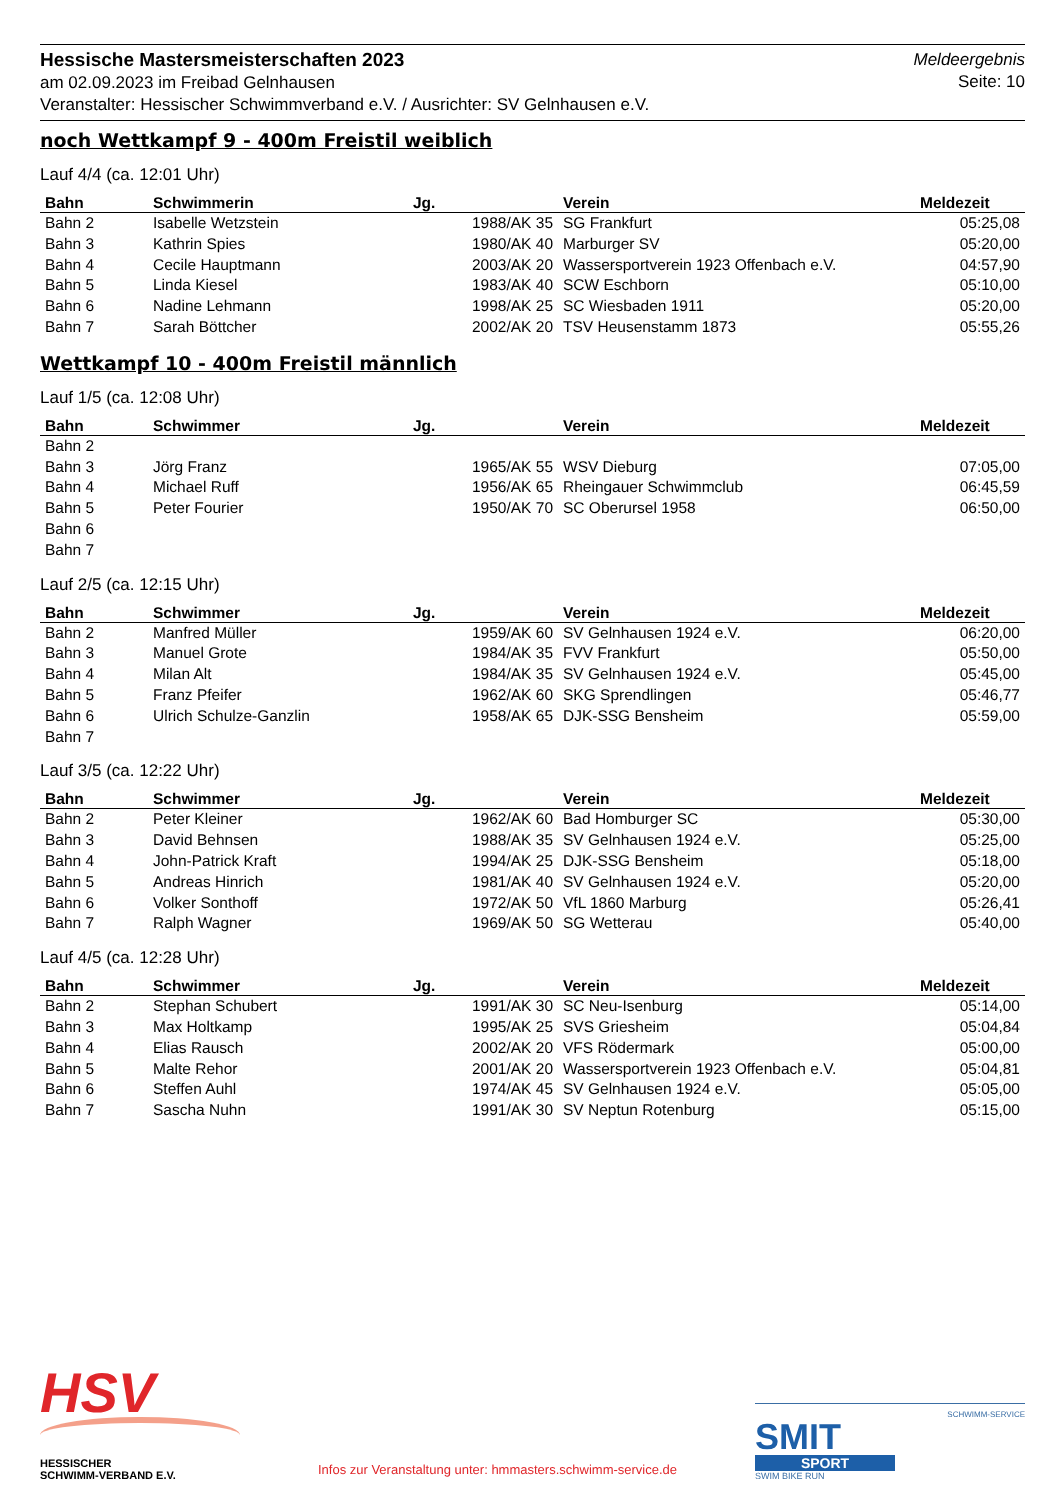Hessische Mastersmeisterschaften 2023
am 02.09.2023 im Freibad Gelnhausen
Veranstalter: Hessischer Schwimmverband e.V. / Ausrichter: SV Gelnhausen e.V.
Meldeergebnis
Seite: 10
noch Wettkampf 9 - 400m Freistil weiblich
Lauf 4/4 (ca. 12:01 Uhr)
| Bahn | Schwimmerin | Jg. | Verein | Meldezeit |
| --- | --- | --- | --- | --- |
| Bahn 2 | Isabelle Wetzstein | 1988/AK 35 | SG Frankfurt | 05:25,08 |
| Bahn 3 | Kathrin Spies | 1980/AK 40 | Marburger SV | 05:20,00 |
| Bahn 4 | Cecile Hauptmann | 2003/AK 20 | Wassersportverein 1923 Offenbach e.V. | 04:57,90 |
| Bahn 5 | Linda Kiesel | 1983/AK 40 | SCW Eschborn | 05:10,00 |
| Bahn 6 | Nadine Lehmann | 1998/AK 25 | SC Wiesbaden 1911 | 05:20,00 |
| Bahn 7 | Sarah Böttcher | 2002/AK 20 | TSV Heusenstamm 1873 | 05:55,26 |
Wettkampf 10 - 400m Freistil männlich
Lauf 1/5 (ca. 12:08 Uhr)
| Bahn | Schwimmer | Jg. | Verein | Meldezeit |
| --- | --- | --- | --- | --- |
| Bahn 2 | | | | |
| Bahn 3 | Jörg Franz | 1965/AK 55 | WSV Dieburg | 07:05,00 |
| Bahn 4 | Michael Ruff | 1956/AK 65 | Rheingauer Schwimmclub | 06:45,59 |
| Bahn 5 | Peter Fourier | 1950/AK 70 | SC Oberursel 1958 | 06:50,00 |
| Bahn 6 | | | | |
| Bahn 7 | | | | |
Lauf 2/5 (ca. 12:15 Uhr)
| Bahn | Schwimmer | Jg. | Verein | Meldezeit |
| --- | --- | --- | --- | --- |
| Bahn 2 | Manfred Müller | 1959/AK 60 | SV Gelnhausen 1924 e.V. | 06:20,00 |
| Bahn 3 | Manuel Grote | 1984/AK 35 | FVV Frankfurt | 05:50,00 |
| Bahn 4 | Milan Alt | 1984/AK 35 | SV Gelnhausen 1924 e.V. | 05:45,00 |
| Bahn 5 | Franz Pfeifer | 1962/AK 60 | SKG Sprendlingen | 05:46,77 |
| Bahn 6 | Ulrich Schulze-Ganzlin | 1958/AK 65 | DJK-SSG Bensheim | 05:59,00 |
| Bahn 7 | | | | |
Lauf 3/5 (ca. 12:22 Uhr)
| Bahn | Schwimmer | Jg. | Verein | Meldezeit |
| --- | --- | --- | --- | --- |
| Bahn 2 | Peter Kleiner | 1962/AK 60 | Bad Homburger SC | 05:30,00 |
| Bahn 3 | David Behnsen | 1988/AK 35 | SV Gelnhausen 1924 e.V. | 05:25,00 |
| Bahn 4 | John-Patrick Kraft | 1994/AK 25 | DJK-SSG Bensheim | 05:18,00 |
| Bahn 5 | Andreas Hinrich | 1981/AK 40 | SV Gelnhausen 1924 e.V. | 05:20,00 |
| Bahn 6 | Volker Sonthoff | 1972/AK 50 | VfL 1860 Marburg | 05:26,41 |
| Bahn 7 | Ralph Wagner | 1969/AK 50 | SG Wetterau | 05:40,00 |
Lauf 4/5 (ca. 12:28 Uhr)
| Bahn | Schwimmer | Jg. | Verein | Meldezeit |
| --- | --- | --- | --- | --- |
| Bahn 2 | Stephan Schubert | 1991/AK 30 | SC Neu-Isenburg | 05:14,00 |
| Bahn 3 | Max Holtkamp | 1995/AK 25 | SVS Griesheim | 05:04,84 |
| Bahn 4 | Elias Rausch | 2002/AK 20 | VFS Rödermark | 05:00,00 |
| Bahn 5 | Malte Rehor | 2001/AK 20 | Wassersportverein 1923 Offenbach e.V. | 05:04,81 |
| Bahn 6 | Steffen Auhl | 1974/AK 45 | SV Gelnhausen 1924 e.V. | 05:05,00 |
| Bahn 7 | Sascha Nuhn | 1991/AK 30 | SV Neptun Rotenburg | 05:15,00 |
HSV
HESSISCHER
SCHWIMM-VERBAND E.V.
Infos zur Veranstaltung unter: hmmasters.schwimm-service.de
SCHWIMM-SERVICE
SMIT
SPORT
SWIM BIKE RUN